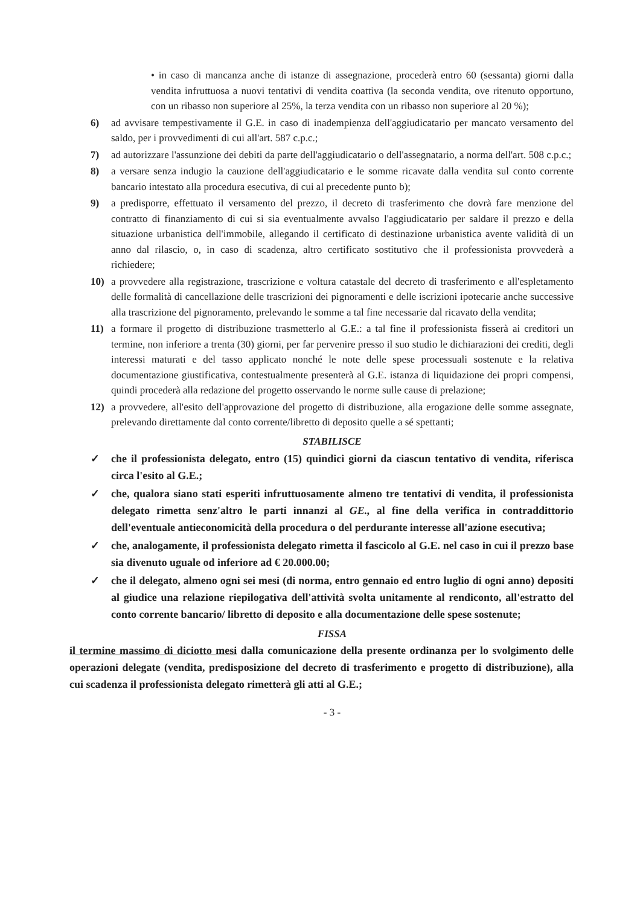• in caso di mancanza anche di istanze di assegnazione, procederà entro 60 (sessanta) giorni dalla vendita infruttuosa a nuovi tentativi di vendita coattiva (la seconda vendita, ove ritenuto opportuno, con un ribasso non superiore al 25%, la terza vendita con un ribasso non superiore al 20 %);
6) ad avvisare tempestivamente il G.E. in caso di inadempienza dell'aggiudicatario per mancato versamento del saldo, per i provvedimenti di cui all'art. 587 c.p.c.;
7) ad autorizzare l'assunzione dei debiti da parte dell'aggiudicatario o dell'assegnatario, a norma dell'art. 508 c.p.c.;
8) a versare senza indugio la cauzione dell'aggiudicatario e le somme ricavate dalla vendita sul conto corrente bancario intestato alla procedura esecutiva, di cui al precedente punto b);
9) a predisporre, effettuato il versamento del prezzo, il decreto di trasferimento che dovrà fare menzione del contratto di finanziamento di cui si sia eventualmente avvalso l'aggiudicatario per saldare il prezzo e della situazione urbanistica dell'immobile, allegando il certificato di destinazione urbanistica avente validità di un anno dal rilascio, o, in caso di scadenza, altro certificato sostitutivo che il professionista provvederà a richiedere;
10) a provvedere alla registrazione, trascrizione e voltura catastale del decreto di trasferimento e all'espletamento delle formalità di cancellazione delle trascrizioni dei pignoramenti e delle iscrizioni ipotecarie anche successive alla trascrizione del pignoramento, prelevando le somme a tal fine necessarie dal ricavato della vendita;
11) a formare il progetto di distribuzione trasmetterlo al G.E.: a tal fine il professionista fisserà ai creditori un termine, non inferiore a trenta (30) giorni, per far pervenire presso il suo studio le dichiarazioni dei crediti, degli interessi maturati e del tasso applicato nonché le note delle spese processuali sostenute e la relativa documentazione giustificativa, contestualmente presenterà al G.E. istanza di liquidazione dei propri compensi, quindi procederà alla redazione del progetto osservando le norme sulle cause di prelazione;
12) a provvedere, all'esito dell'approvazione del progetto di distribuzione, alla erogazione delle somme assegnate, prelevando direttamente dal conto corrente/libretto di deposito quelle a sé spettanti;
STABILISCE
✓ che il professionista delegato, entro (15) quindici giorni da ciascun tentativo di vendita, riferisca circa l'esito al G.E.;
✓ che, qualora siano stati esperiti infruttuosamente almeno tre tentativi di vendita, il professionista delegato rimetta senz'altro le parti innanzi al GE., al fine della verifica in contraddittorio dell'eventuale antieconomicità della procedura o del perdurante interesse all'azione esecutiva;
✓ che, analogamente, il professionista delegato rimetta il fascicolo al G.E. nel caso in cui il prezzo base sia divenuto uguale od inferiore ad € 20.000.00;
✓ che il delegato, almeno ogni sei mesi (di norma, entro gennaio ed entro luglio di ogni anno) depositi al giudice una relazione riepilogativa dell'attività svolta unitamente al rendiconto, all'estratto del conto corrente bancario/ libretto di deposito e alla documentazione delle spese sostenute;
FISSA
il termine massimo di diciotto mesi dalla comunicazione della presente ordinanza per lo svolgimento delle operazioni delegate (vendita, predisposizione del decreto di trasferimento e progetto di distribuzione), alla cui scadenza il professionista delegato rimetterà gli atti al G.E.;
- 3 -